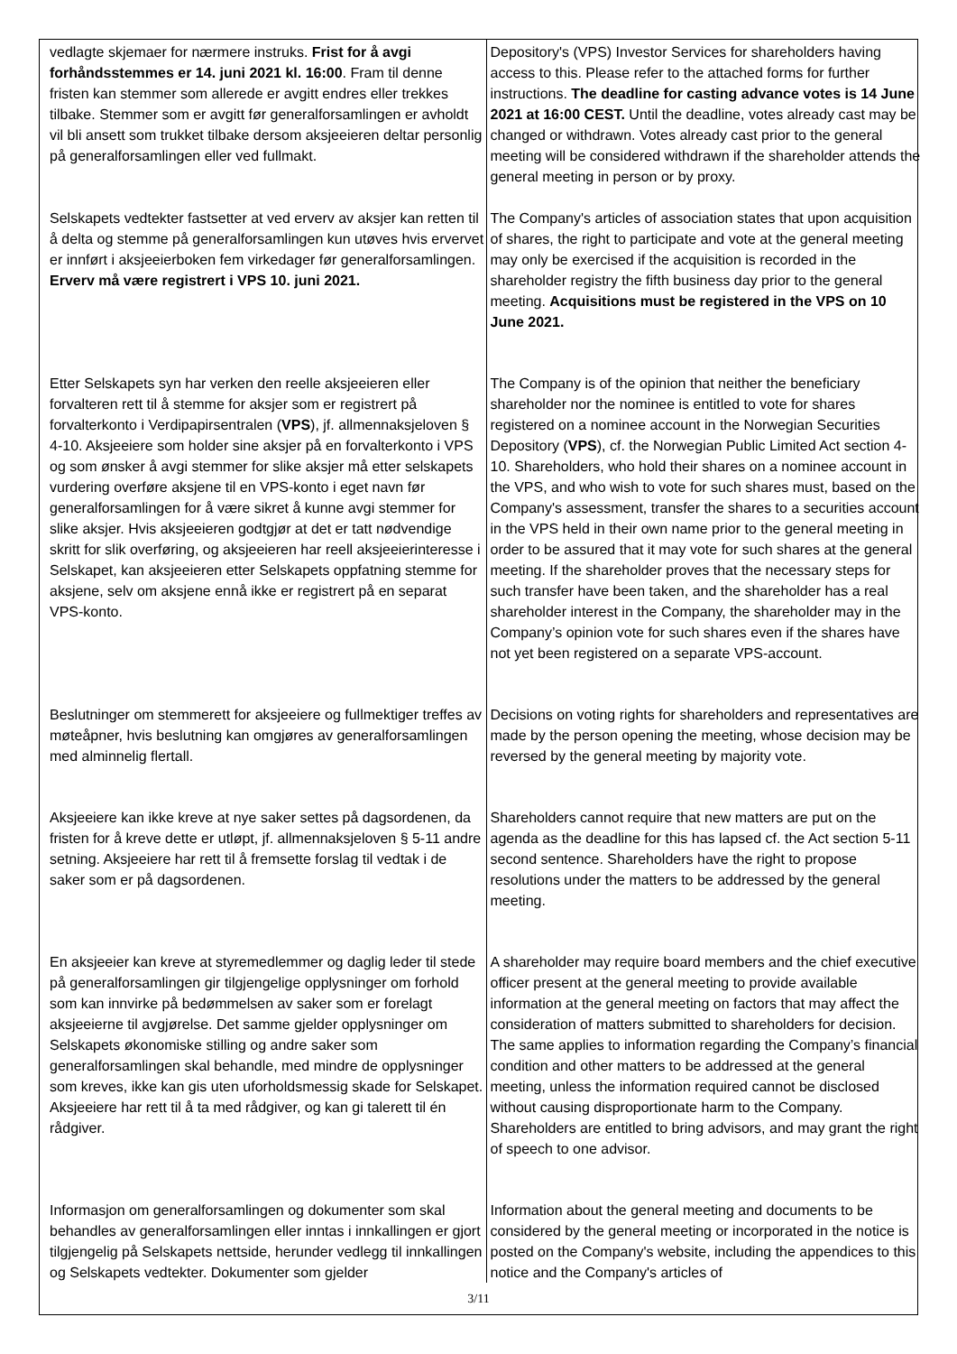| vedlagte skjemaer for nærmere instruks. Frist for å avgi forhåndsstemmes er 14. juni 2021 kl. 16:00 . Fram til denne fristen kan stemmer som allerede er avgitt endres eller trekkes tilbake. Stemmer som er avgitt før generalforsamlingen er avholdt vil bli ansett som trukket tilbake dersom aksjeeieren deltar personlig på generalforsamlingen eller ved fullmakt. | Depository's (VPS) Investor Services for shareholders having access to this. Please refer to the attached forms for further instructions. The deadline for casting advance votes is 14 June 2021 at 16:00 CEST. Until the deadline, votes already cast may be changed or withdrawn. Votes already cast prior to the general meeting will be considered withdrawn if the shareholder attends the general meeting in person or by proxy. |
| Selskapets vedtekter fastsetter at ved erverv av aksjer kan retten til å delta og stemme på generalforsamlingen kun utøves hvis ervervet er innført i aksjeeierboken fem virkedager før generalforsamlingen. Erverv må være registrert i VPS 10. juni 2021. | The Company's articles of association states that upon acquisition of shares, the right to participate and vote at the general meeting may only be exercised if the acquisition is recorded in the shareholder registry the fifth business day prior to the general meeting. Acquisitions must be registered in the VPS on 10 June 2021. |
| Etter Selskapets syn har verken den reelle aksjeeieren eller forvalteren rett til å stemme for aksjer som er registrert på forvalterkonto i Verdipapirsentralen ( VPS ), jf. allmennaksjeloven § 4-10. Aksjeeiere som holder sine aksjer på en forvalterkonto i VPS og som ønsker å avgi stemmer for slike aksjer må etter selskapets vurdering overføre aksjene til en VPS-konto i eget navn før generalforsamlingen for å være sikret å kunne avgi stemmer for slike aksjer. Hvis aksjeeieren godtgjør at det er tatt nødvendige skritt for slik overføring, og aksjeeieren har reell aksjeeierinteresse i Selskapet, kan aksjeeieren etter Selskapets oppfatning stemme for aksjene, selv om aksjene ennå ikke er registrert på en separat VPS-konto. | The Company is of the opinion that neither the beneficiary shareholder nor the nominee is entitled to vote for shares registered on a nominee account in the Norwegian Securities Depository ( VPS ), cf. the Norwegian Public Limited Act section 4-10. Shareholders, who hold their shares on a nominee account in the VPS, and who wish to vote for such shares must, based on the Company's assessment, transfer the shares to a securities account in the VPS held in their own name prior to the general meeting in order to be assured that it may vote for such shares at the general meeting. If the shareholder proves that the necessary steps for such transfer have been taken, and the shareholder has a real shareholder interest in the Company, the shareholder may in the Company’s opinion vote for such shares even if the shares have not yet been registered on a separate VPS-account. |
| Beslutninger om stemmerett for aksjeeiere og fullmektiger treffes av møteåpner, hvis beslutning kan omgjøres av generalforsamlingen med alminnelig flertall. | Decisions on voting rights for shareholders and representatives are made by the person opening the meeting, whose decision may be reversed by the general meeting by majority vote. |
| Aksjeeiere kan ikke kreve at nye saker settes på dagsordenen, da fristen for å kreve dette er utløpt, jf. allmennaksjeloven § 5-11 andre setning. Aksjeeiere har rett til å fremsette forslag til vedtak i de saker som er på dagsordenen. | Shareholders cannot require that new matters are put on the agenda as the deadline for this has lapsed cf. the Act section 5-11 second sentence. Shareholders have the right to propose resolutions under the matters to be addressed by the general meeting. |
| En aksjeeier kan kreve at styremedlemmer og daglig leder til stede på generalforsamlingen gir tilgjengelige opplysninger om forhold som kan innvirke på bedømmelsen av saker som er forelagt aksjeeierne til avgjørelse. Det samme gjelder opplysninger om Selskapets økonomiske stilling og andre saker som generalforsamlingen skal behandle, med mindre de opplysninger som kreves, ikke kan gis uten uforholdsmessig skade for Selskapet. Aksjeeiere har rett til å ta med rådgiver, og kan gi talerett til én rådgiver. | A shareholder may require board members and the chief executive officer present at the general meeting to provide available information at the general meeting on factors that may affect the consideration of matters submitted to shareholders for decision. The same applies to information regarding the Company’s financial condition and other matters to be addressed at the general meeting, unless the information required cannot be disclosed without causing disproportionate harm to the Company. Shareholders are entitled to bring advisors, and may grant the right of speech to one advisor. |
| Informasjon om generalforsamlingen og dokumenter som skal behandles av generalforsamlingen eller inntas i innkallingen er gjort tilgjengelig på Selskapets nettside, herunder vedlegg til innkallingen og Selskapets vedtekter. Dokumenter som gjelder | Information about the general meeting and documents to be considered by the general meeting or incorporated in the notice is posted on the Company's website, including the appendices to this notice and the Company's articles of |
3/11